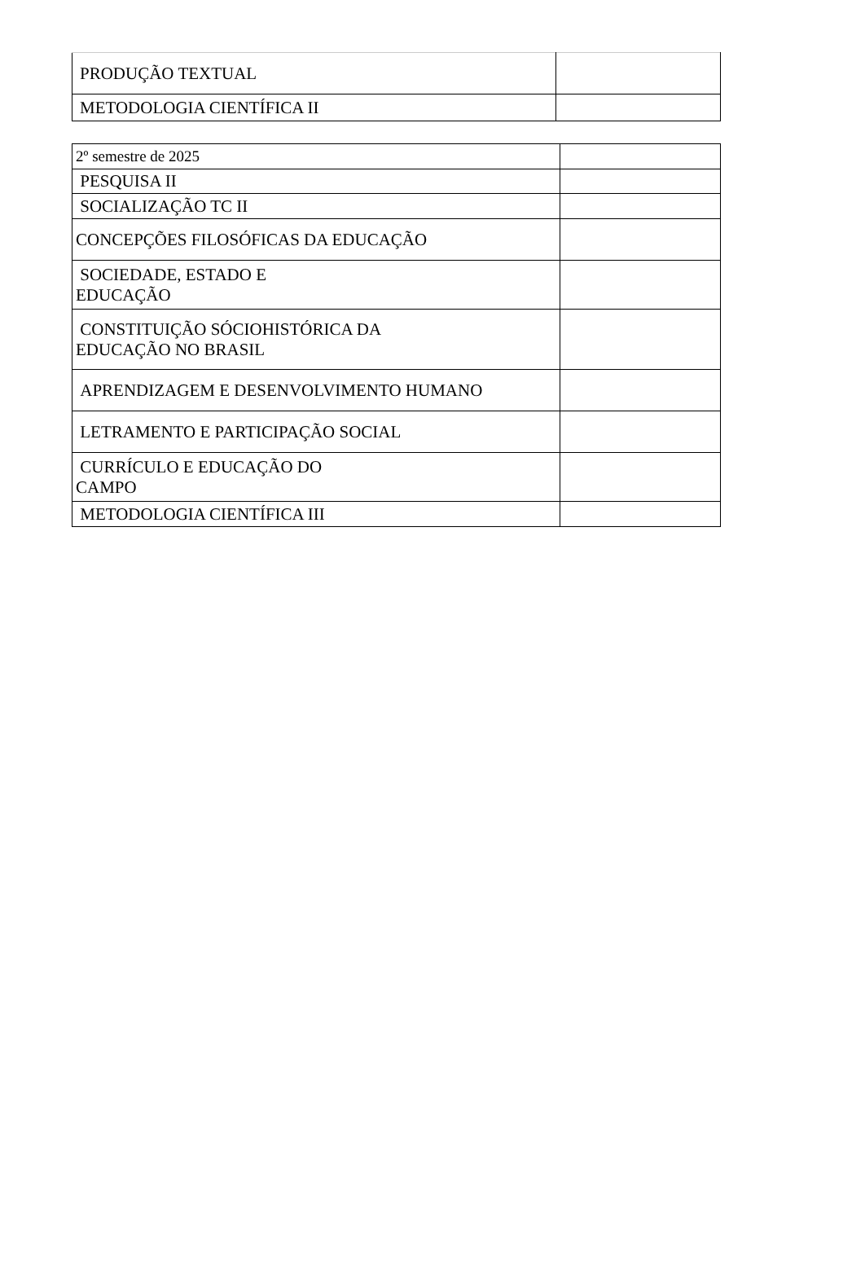| PRODUÇÃO TEXTUAL | |
| METODOLOGIA CIENTÍFICA II | |
| 2º semestre de 2025 | |
| PESQUISA II | |
| SOCIALIZAÇÃO TC II | |
| CONCEPÇÕES FILOSÓFICAS DA EDUCAÇÃO | |
| SOCIEDADE, ESTADO E EDUCAÇÃO | |
| CONSTITUIÇÃO SÓCIOHISTÓRICA DA EDUCAÇÃO NO BRASIL | |
| APRENDIZAGEM E DESENVOLVIMENTO HUMANO | |
| LETRAMENTO E PARTICIPAÇÃO SOCIAL | |
| CURRÍCULO E EDUCAÇÃO DO CAMPO | |
| METODOLOGIA CIENTÍFICA III | |